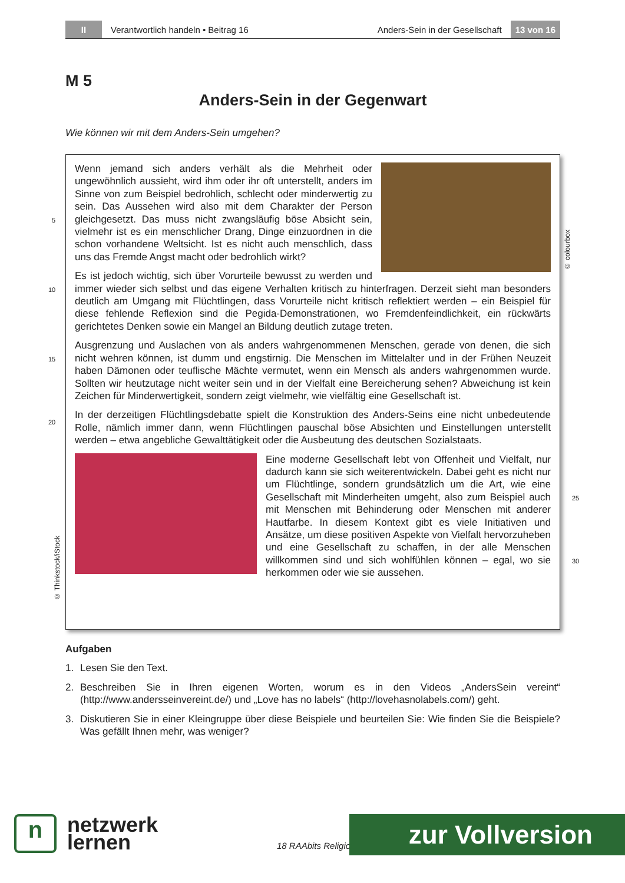II
Verantwortlich handeln • Beitrag 16
Anders-Sein in der Gesellschaft
13 von 16
M 5
Anders-Sein in der Gegenwart
Wie können wir mit dem Anders-Sein umgehen?
5
10
15
20
25
30
© colourbox
© Thinkstock/iStock
Wenn jemand sich anders verhält als die Mehrheit oder ungewöhnlich aussieht, wird ihm oder ihr oft unterstellt, anders im Sinne von zum Beispiel bedrohlich, schlecht oder minderwertig zu sein. Das Aussehen wird also mit dem Charakter der Person gleichgesetzt. Das muss nicht zwangsläufig böse Absicht sein, vielmehr ist es ein menschlicher Drang, Dinge einzuordnen in die schon vorhandene Weltsicht. Ist es nicht auch menschlich, dass uns das Fremde Angst macht oder bedrohlich wirkt?
Es ist jedoch wichtig, sich über Vorurteile bewusst zu werden und immer wieder sich selbst und das eigene Verhalten kritisch zu hinterfragen. Derzeit sieht man besonders deutlich am Umgang mit Flüchtlingen, dass Vorurteile nicht kritisch reflektiert werden – ein Beispiel für diese fehlende Reflexion sind die Pegida-Demonstrationen, wo Fremdenfeindlichkeit, ein rückwärts gerichtetes Denken sowie ein Mangel an Bildung deutlich zutage treten.
Ausgrenzung und Auslachen von als anders wahrgenommenen Menschen, gerade von denen, die sich nicht wehren können, ist dumm und engstirnig. Die Menschen im Mittelalter und in der Frühen Neuzeit haben Dämonen oder teuflische Mächte vermutet, wenn ein Mensch als anders wahrgenommen wurde. Sollten wir heutzutage nicht weiter sein und in der Vielfalt eine Bereicherung sehen? Abweichung ist kein Zeichen für Minderwertigkeit, sondern zeigt vielmehr, wie vielfältig eine Gesellschaft ist.
In der derzeitigen Flüchtlingsdebatte spielt die Konstruktion des Anders-Seins eine nicht unbedeutende Rolle, nämlich immer dann, wenn Flüchtlingen pauschal böse Absichten und Einstellungen unterstellt werden – etwa angebliche Gewalttätigkeit oder die Ausbeutung des deutschen Sozialstaats.
Eine moderne Gesellschaft lebt von Offenheit und Vielfalt, nur dadurch kann sie sich weiterentwickeln. Dabei geht es nicht nur um Flüchtlinge, sondern grundsätzlich um die Art, wie eine Gesellschaft mit Minderheiten umgeht, also zum Beispiel auch mit Menschen mit Behinderung oder Menschen mit anderer Hautfarbe. In diesem Kontext gibt es viele Initiativen und Ansätze, um diese positiven Aspekte von Vielfalt hervorzuheben und eine Gesellschaft zu schaffen, in der alle Menschen willkommen sind und sich wohlfühlen können – egal, wo sie herkommen oder wie sie aussehen.
Aufgaben
1. Lesen Sie den Text.
2. Beschreiben Sie in Ihren eigenen Worten, worum es in den Videos „AndersSein vereint“ (http://www.andersseinvereint.de/) und „Love has no labels“ (http://lovehasnolabels.com/) geht.
3. Diskutieren Sie in einer Kleingruppe über diese Beispiele und beurteilen Sie: Wie finden Sie die Beispiele? Was gefällt Ihnen mehr, was weniger?
n
netzwerk
lernen
18 RAAbits Religio
zur Vollversion